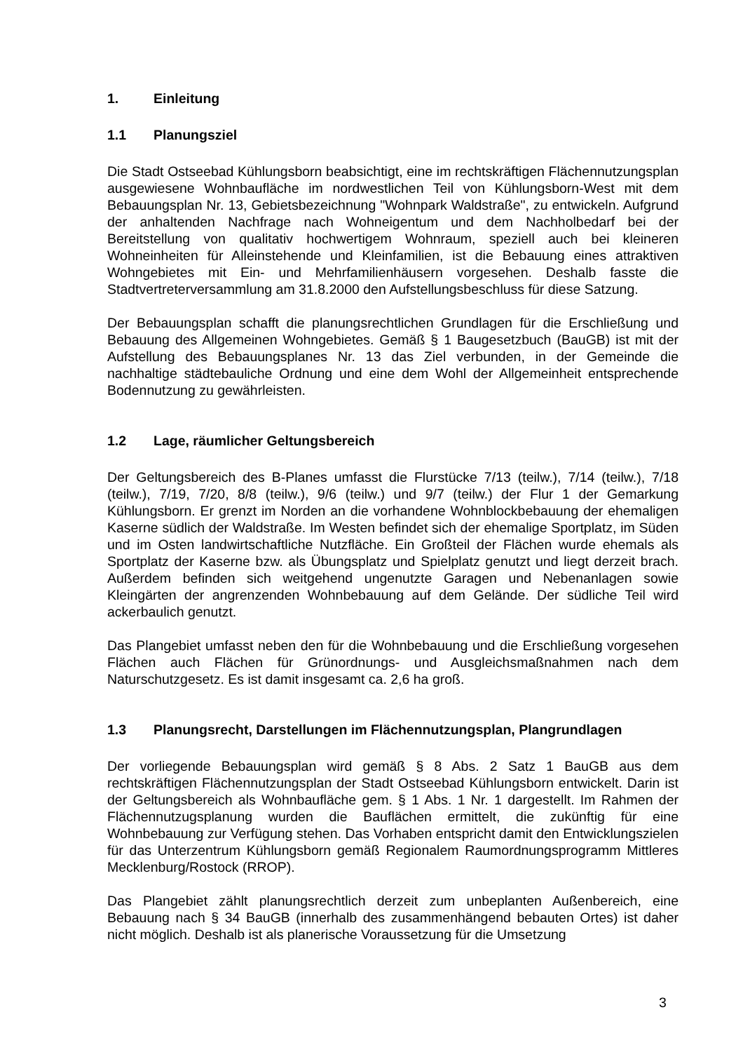1. Einleitung
1.1 Planungsziel
Die Stadt Ostseebad Kühlungsborn beabsichtigt, eine im rechtskräftigen Flächennutzungsplan ausgewiesene Wohnbaufläche im nordwestlichen Teil von Kühlungsborn-West mit dem Bebauungsplan Nr. 13, Gebietsbezeichnung "Wohnpark Waldstraße", zu entwickeln. Aufgrund der anhaltenden Nachfrage nach Wohneigentum und dem Nachholbedarf bei der Bereitstellung von qualitativ hochwertigem Wohnraum, speziell auch bei kleineren Wohneinheiten für Alleinstehende und Kleinfamilien, ist die Bebauung eines attraktiven Wohngebietes mit Ein- und Mehrfamilienhäusern vorgesehen. Deshalb fasste die Stadtvertreterversammlung am 31.8.2000 den Aufstellungsbeschluss für diese Satzung.
Der Bebauungsplan schafft die planungsrechtlichen Grundlagen für die Erschließung und Bebauung des Allgemeinen Wohngebietes. Gemäß § 1 Baugesetzbuch (BauGB) ist mit der Aufstellung des Bebauungsplanes Nr. 13 das Ziel verbunden, in der Gemeinde die nachhaltige städtebauliche Ordnung und eine dem Wohl der Allgemeinheit entsprechende Bodennutzung zu gewährleisten.
1.2 Lage, räumlicher Geltungsbereich
Der Geltungsbereich des B-Planes umfasst die Flurstücke 7/13 (teilw.), 7/14 (teilw.), 7/18 (teilw.), 7/19, 7/20, 8/8 (teilw.), 9/6 (teilw.) und 9/7 (teilw.) der Flur 1 der Gemarkung Kühlungsborn. Er grenzt im Norden an die vorhandene Wohnblockbebauung der ehemaligen Kaserne südlich der Waldstraße. Im Westen befindet sich der ehemalige Sportplatz, im Süden und im Osten landwirtschaftliche Nutzfläche. Ein Großteil der Flächen wurde ehemals als Sportplatz der Kaserne bzw. als Übungsplatz und Spielplatz genutzt und liegt derzeit brach. Außerdem befinden sich weitgehend ungenutzte Garagen und Nebenanlagen sowie Kleingärten der angrenzenden Wohnbebauung auf dem Gelände. Der südliche Teil wird ackerbaulich genutzt.
Das Plangebiet umfasst neben den für die Wohnbebauung und die Erschließung vorgesehen Flächen auch Flächen für Grünordnungs- und Ausgleichsmaßnahmen nach dem Naturschutzgesetz. Es ist damit insgesamt ca. 2,6 ha groß.
1.3 Planungsrecht, Darstellungen im Flächennutzungsplan, Plangrundlagen
Der vorliegende Bebauungsplan wird gemäß § 8 Abs. 2 Satz 1 BauGB aus dem rechtskräftigen Flächennutzungsplan der Stadt Ostseebad Kühlungsborn entwickelt. Darin ist der Geltungsbereich als Wohnbaufläche gem. § 1 Abs. 1 Nr. 1 dargestellt. Im Rahmen der Flächennutzugsplanung wurden die Bauflächen ermittelt, die zukünftig für eine Wohnbebauung zur Verfügung stehen. Das Vorhaben entspricht damit den Entwicklungszielen für das Unterzentrum Kühlungsborn gemäß Regionalem Raumordnungsprogramm Mittleres Mecklenburg/Rostock (RROP).
Das Plangebiet zählt planungsrechtlich derzeit zum unbeplanten Außenbereich, eine Bebauung nach § 34 BauGB (innerhalb des zusammenhängend bebauten Ortes) ist daher nicht möglich. Deshalb ist als planerische Voraussetzung für die Umsetzung
3